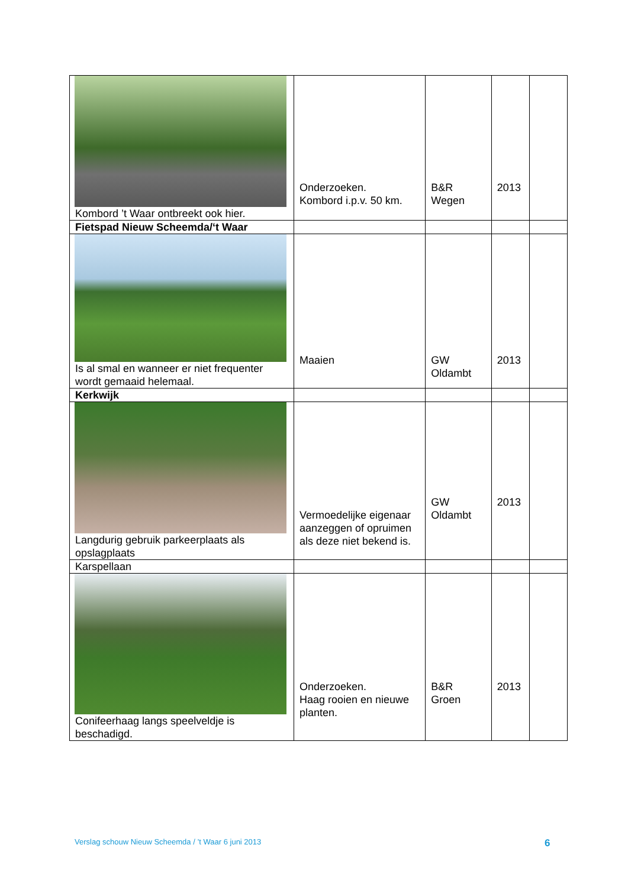| Kombord ’t Waar ontbreekt ook hier. | Onderzoeken. Kombord i.p.v. 50 km. | B&R Wegen | 2013 | |
| Fietspad Nieuw Scheemda/‘t Waar | | | | |
| Is al smal en wanneer er niet frequenter wordt gemaaid helemaal. | Maaien | GW Oldambt | 2013 | |
| Kerkwijk | | | | |
| Langdurig gebruik parkeerplaats als opslagplaats | Vermoedelijke eigenaar aanzeggen of opruimen als deze niet bekend is. | GW Oldambt | 2013 | |
| Karspellaan | | | | |
| Conifeerhaag langs speelveldje is beschadigd. | Onderzoeken. Haag rooien en nieuwe planten. | B&R Groen | 2013 | |
Verslag schouw Nieuw Scheemda / ’t Waar 6 juni 2013
6